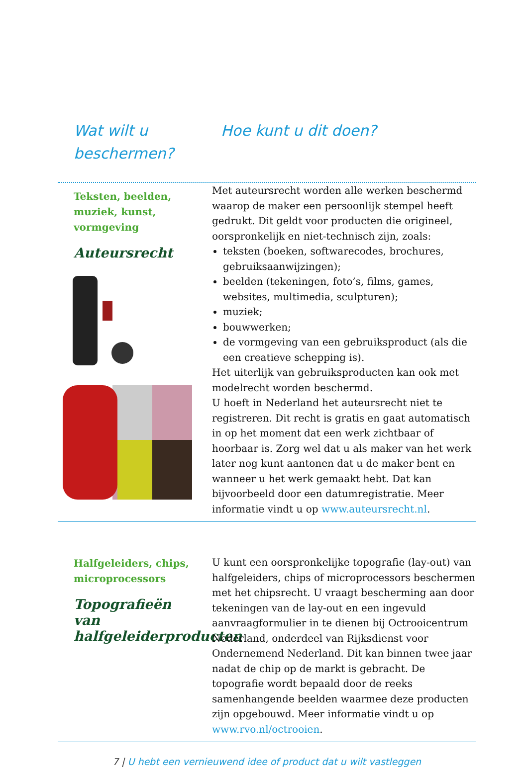Wat wilt u beschermen?
Hoe kunt u dit doen?
Teksten, beelden,
muziek, kunst,
vormgeving
Auteursrecht
Met auteursrecht worden alle werken beschermd waarop de maker een persoonlijk stempel heeft gedrukt. Dit geldt voor producten die origineel, oorspronkelijk en niet-technisch zijn, zoals:
teksten (boeken, softwarecodes, brochures, gebruiksaanwijzingen);
beelden (tekeningen, foto’s, films, games, websites, multimedia, sculpturen);
muziek;
bouwwerken;
de vormgeving van een gebruiksproduct (als die een creatieve schepping is).
Het uiterlijk van gebruiksproducten kan ook met modelrecht worden beschermd.
U hoeft in Nederland het auteursrecht niet te registreren. Dit recht is gratis en gaat automatisch in op het moment dat een werk zichtbaar of hoorbaar is. Zorg wel dat u als maker van het werk later nog kunt aantonen dat u de maker bent en wanneer u het werk gemaakt hebt. Dat kan bijvoorbeeld door een datumregistratie. Meer informatie vindt u op www.auteursrecht.nl.
Halfgeleiders, chips,
microprocessors
Topografieën van halfgeleiderproducten
U kunt een oorspronkelijke topografie (lay-out) van halfgeleiders, chips of microprocessors beschermen met het chipsrecht. U vraagt bescherming aan door tekeningen van de lay-out en een ingevuld aanvraagformulier in te dienen bij Octrooicentrum Nederland, onderdeel van Rijksdienst voor Ondernemend Nederland. Dit kan binnen twee jaar nadat de chip op de markt is gebracht. De topografie wordt bepaald door de reeks samenhangende beelden waarmee deze producten zijn opgebouwd. Meer informatie vindt u op www.rvo.nl/octrooien.
7 | U hebt een vernieuwend idee of product dat u wilt vastleggen